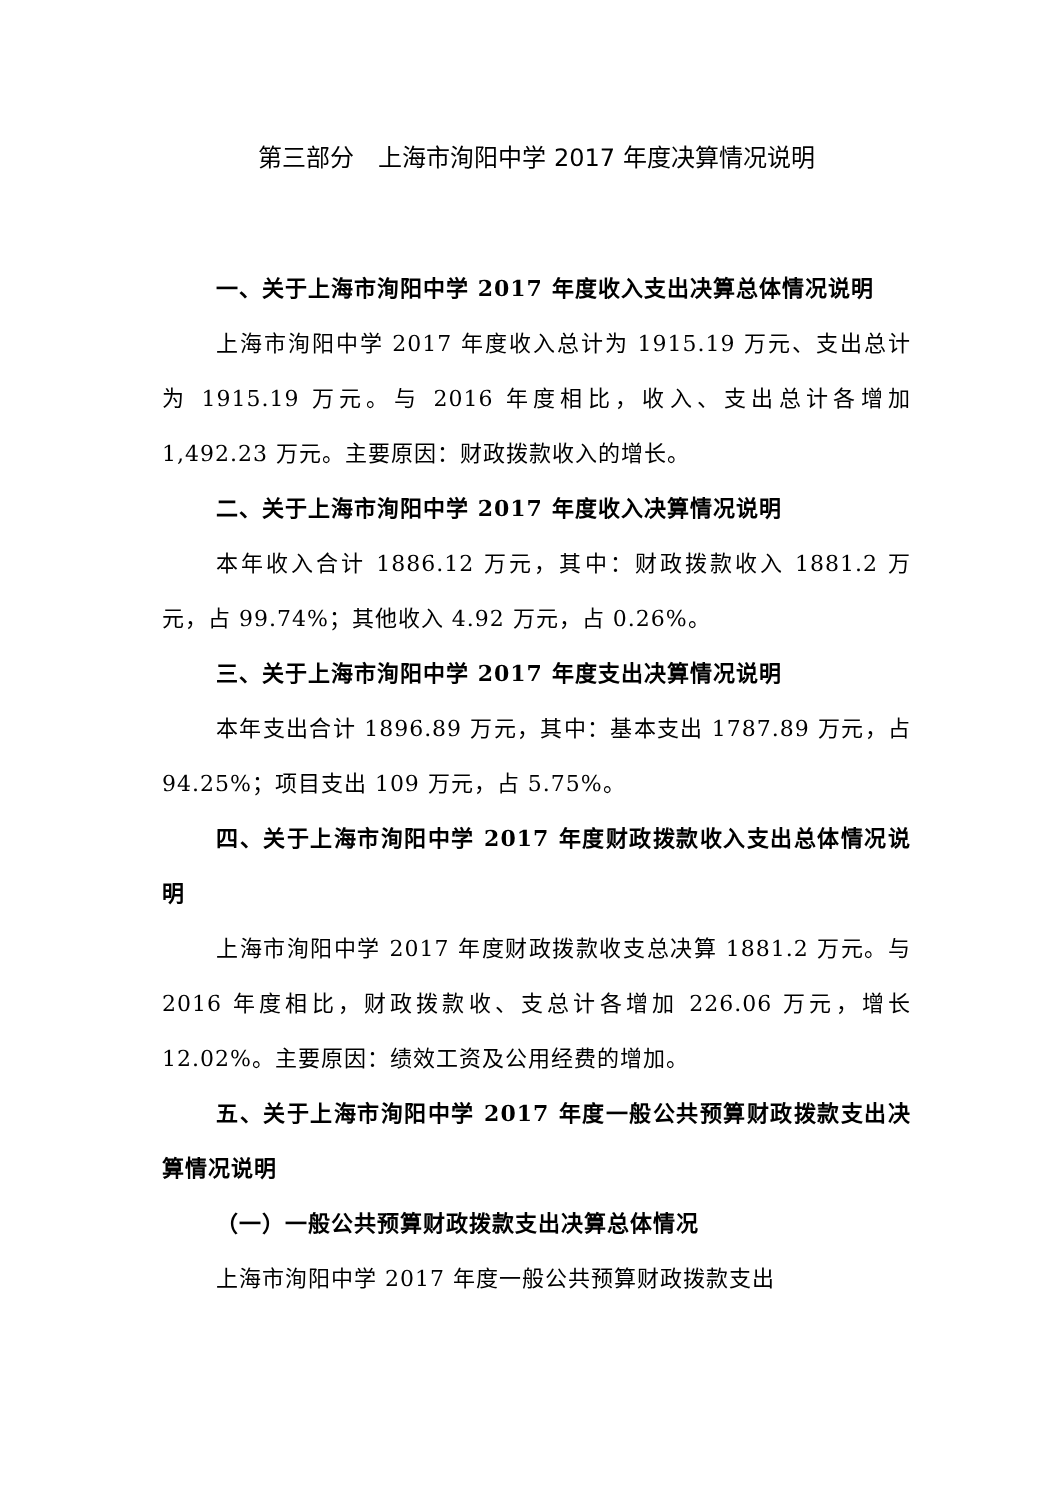第三部分　上海市洵阳中学 2017 年度决算情况说明
一、关于上海市洵阳中学 2017 年度收入支出决算总体情况说明
上海市洵阳中学 2017 年度收入总计为 1915.19 万元、支出总计为 1915.19 万元。与 2016 年度相比，收入、支出总计各增加 1,492.23 万元。主要原因：财政拨款收入的增长。
二、关于上海市洵阳中学 2017 年度收入决算情况说明
本年收入合计 1886.12 万元，其中：财政拨款收入 1881.2 万元，占 99.74%；其他收入 4.92 万元，占 0.26%。
三、关于上海市洵阳中学 2017 年度支出决算情况说明
本年支出合计 1896.89 万元，其中：基本支出 1787.89 万元，占 94.25%；项目支出 109 万元，占 5.75%。
四、关于上海市洵阳中学 2017 年度财政拨款收入支出总体情况说明
上海市洵阳中学 2017 年度财政拨款收支总决算 1881.2 万元。与 2016 年度相比，财政拨款收、支总计各增加 226.06 万元，增长 12.02%。主要原因：绩效工资及公用经费的增加。
五、关于上海市洵阳中学 2017 年度一般公共预算财政拨款支出决算情况说明
（一）一般公共预算财政拨款支出决算总体情况
上海市洵阳中学 2017 年度一般公共预算财政拨款支出